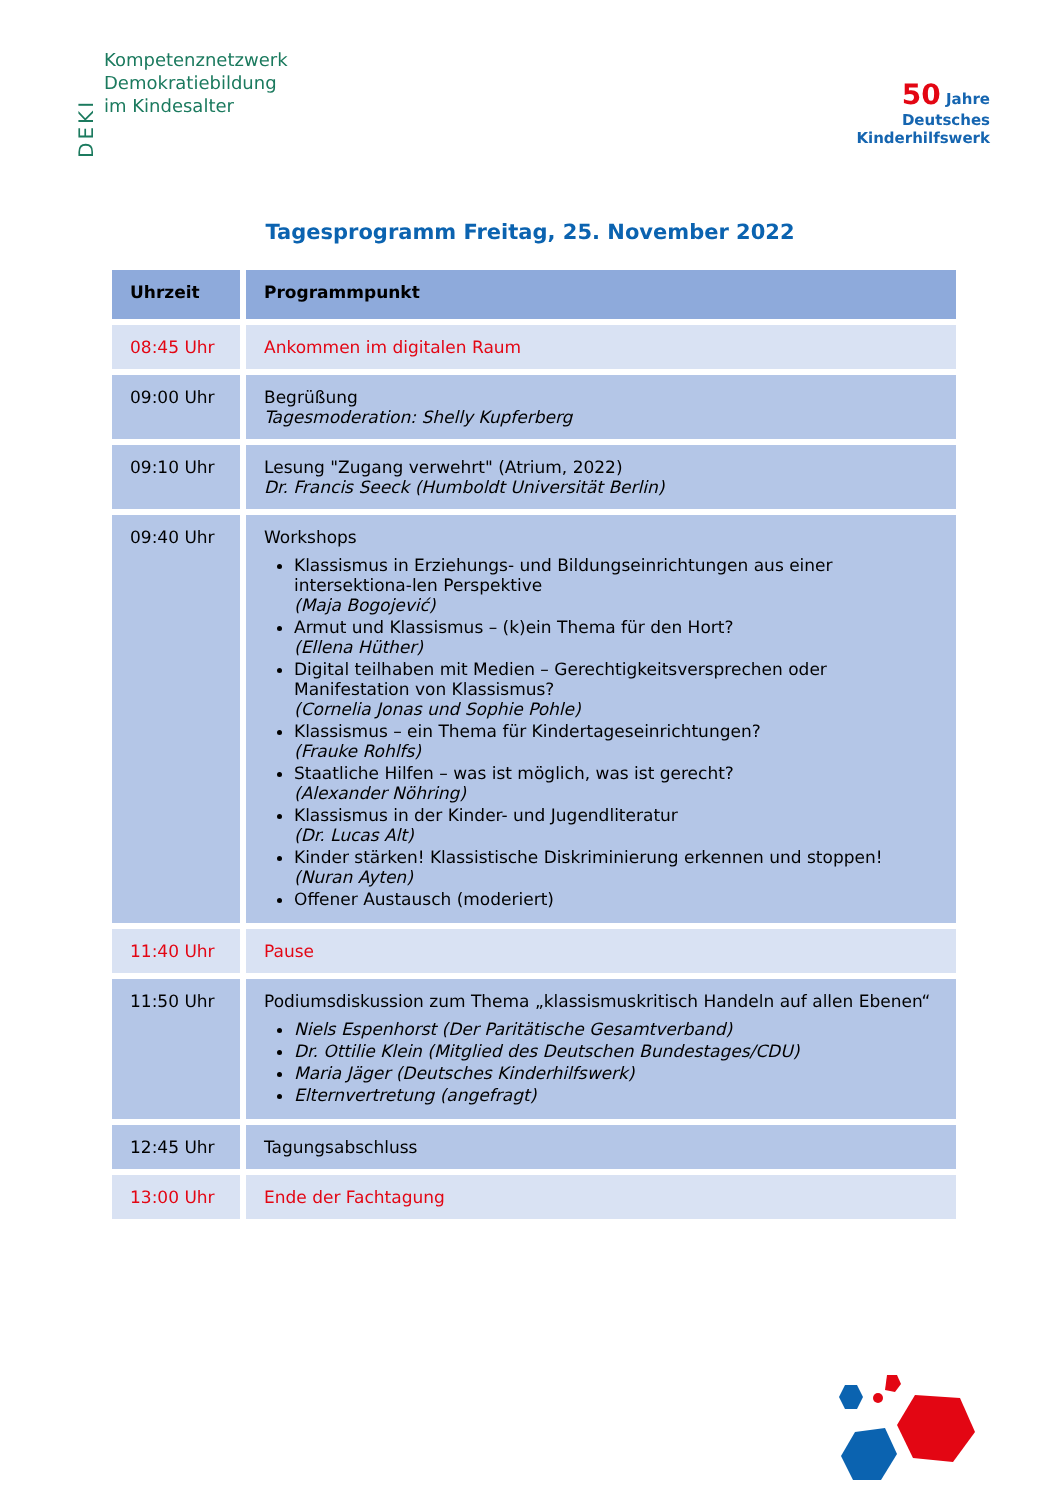DEKI
Kompetenznetzwerk
Demokratiebildung
im Kindesalter
50 Jahre
Deutsches
Kinderhilfswerk
Tagesprogramm Freitag, 25. November 2022
| Uhrzeit | Programmpunkt |
| --- | --- |
| 08:45 Uhr | Ankommen im digitalen Raum |
| 09:00 Uhr | Begrüßung Tagesmoderation: Shelly Kupferberg |
| 09:10 Uhr | Lesung "Zugang verwehrt" (Atrium, 2022) Dr. Francis Seeck (Humboldt Universität Berlin) |
| 09:40 Uhr | Workshops Klassismus in Erziehungs- und Bildungseinrichtungen aus einer intersektiona-len Perspektive (Maja Bogojević) Armut und Klassismus – (k)ein Thema für den Hort? (Ellena Hüther) Digital teilhaben mit Medien – Gerechtigkeitsversprechen oder Manifestation von Klassismus? (Cornelia Jonas und Sophie Pohle) Klassismus – ein Thema für Kindertageseinrichtungen? (Frauke Rohlfs) Staatliche Hilfen – was ist möglich, was ist gerecht? (Alexander Nöhring) Klassismus in der Kinder- und Jugendliteratur (Dr. Lucas Alt) Kinder stärken! Klassistische Diskriminierung erkennen und stoppen! (Nuran Ayten) Offener Austausch (moderiert) |
| 11:40 Uhr | Pause |
| 11:50 Uhr | Podiumsdiskussion zum Thema „klassismuskritisch Handeln auf allen Ebenen“ Niels Espenhorst (Der Paritätische Gesamtverband) Dr. Ottilie Klein (Mitglied des Deutschen Bundestages/CDU) Maria Jäger (Deutsches Kinderhilfswerk) Elternvertretung (angefragt) |
| 12:45 Uhr | Tagungsabschluss |
| 13:00 Uhr | Ende der Fachtagung |